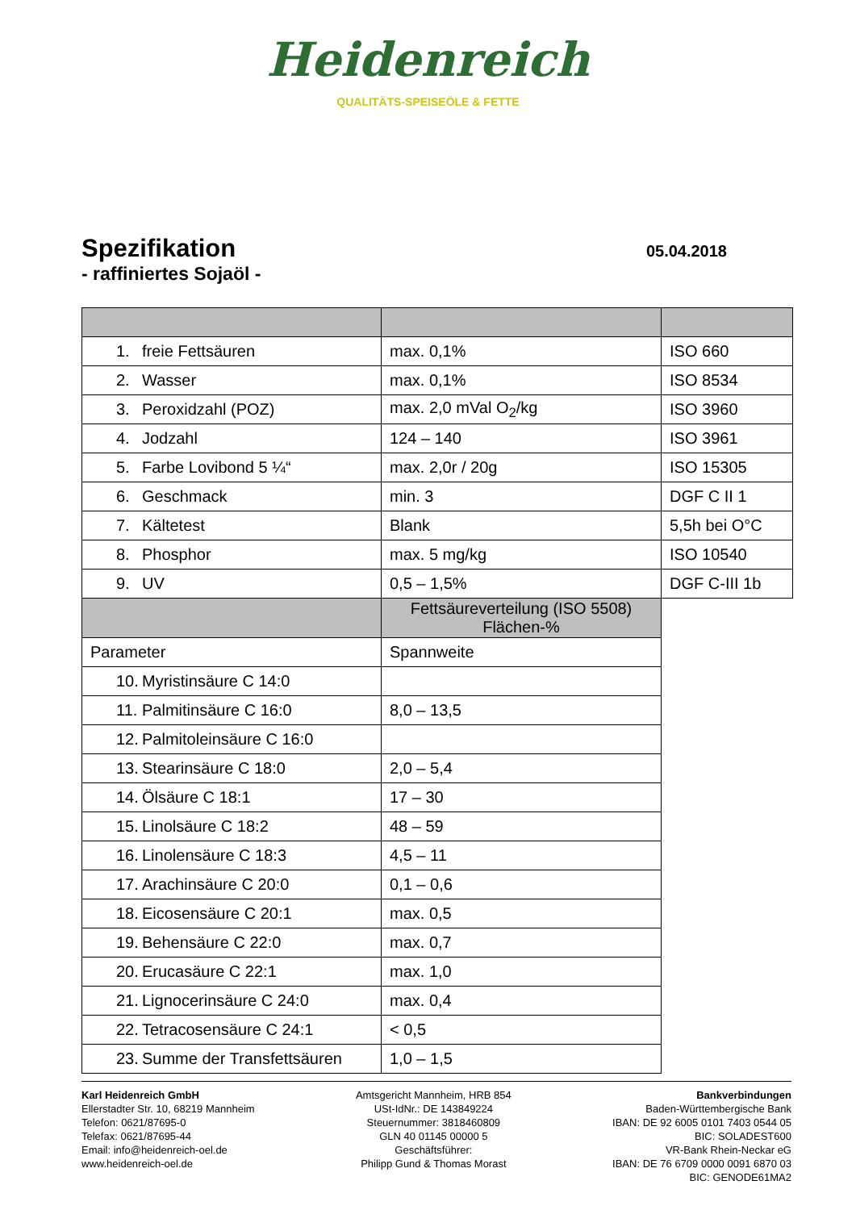Heidenreich
QUALITÄTS-SPEISEÖLE & FETTE
Spezifikation
- raffiniertes Sojaöl -
05.04.2018
| 1. freie Fettsäuren | max. 0,1% | ISO 660 |
| 2. Wasser | max. 0,1% | ISO 8534 |
| 3. Peroxidzahl (POZ) | max. 2,0 mVal O<sub>2</sub>/kg | ISO 3960 |
| 4. Jodzahl | 124 – 140 | ISO 3961 |
| 5. Farbe Lovibond 5 ¼“ | max. 2,0r / 20g | ISO 15305 |
| 6. Geschmack | min. 3 | DGF C II 1 |
| 7. Kältetest | Blank | 5,5h bei O°C |
| 8. Phosphor | max. 5 mg/kg | ISO 10540 |
| 9. UV | 0,5 – 1,5% | DGF C-III 1b |
| | Fettsäureverteilung (ISO 5508) Flächen-% | |
| Parameter | Spannweite | |
| 10. Myristinsäure C 14:0 | | |
| 11. Palmitinsäure C 16:0 | 8,0 – 13,5 | |
| 12. Palmitoleinsäure C 16:0 | | |
| 13. Stearinsäure C 18:0 | 2,0 – 5,4 | |
| 14. Ölsäure C 18:1 | 17 – 30 | |
| 15. Linolsäure C 18:2 | 48 – 59 | |
| 16. Linolensäure C 18:3 | 4,5 – 11 | |
| 17. Arachinsäure C 20:0 | 0,1 – 0,6 | |
| 18. Eicosensäure C 20:1 | max. 0,5 | |
| 19. Behensäure C 22:0 | max. 0,7 | |
| 20. Erucasäure C 22:1 | max. 1,0 | |
| 21. Lignocerinsäure C 24:0 | max. 0,4 | |
| 22. Tetracosensäure C 24:1 | < 0,5 | |
| 23. Summe der Transfettsäuren | 1,0 – 1,5 | |
Karl Heidenreich GmbH
Ellerstadter Str. 10, 68219 Mannheim
Telefon: 0621/87695-0
Telefax: 0621/87695-44
Email: info@heidenreich-oel.de
www.heidenreich-oel.de
Amtsgericht Mannheim, HRB 854
USt-IdNr.: DE 143849224
Steuernummer: 3818460809
GLN 40 01145 00000 5
Geschäftsführer:
Philipp Gund & Thomas Morast
Bankverbindungen
Baden-Württembergische Bank
IBAN: DE 92 6005 0101 7403 0544 05
BIC: SOLADEST600
VR-Bank Rhein-Neckar eG
IBAN: DE 76 6709 0000 0091 6870 03
BIC: GENODE61MA2